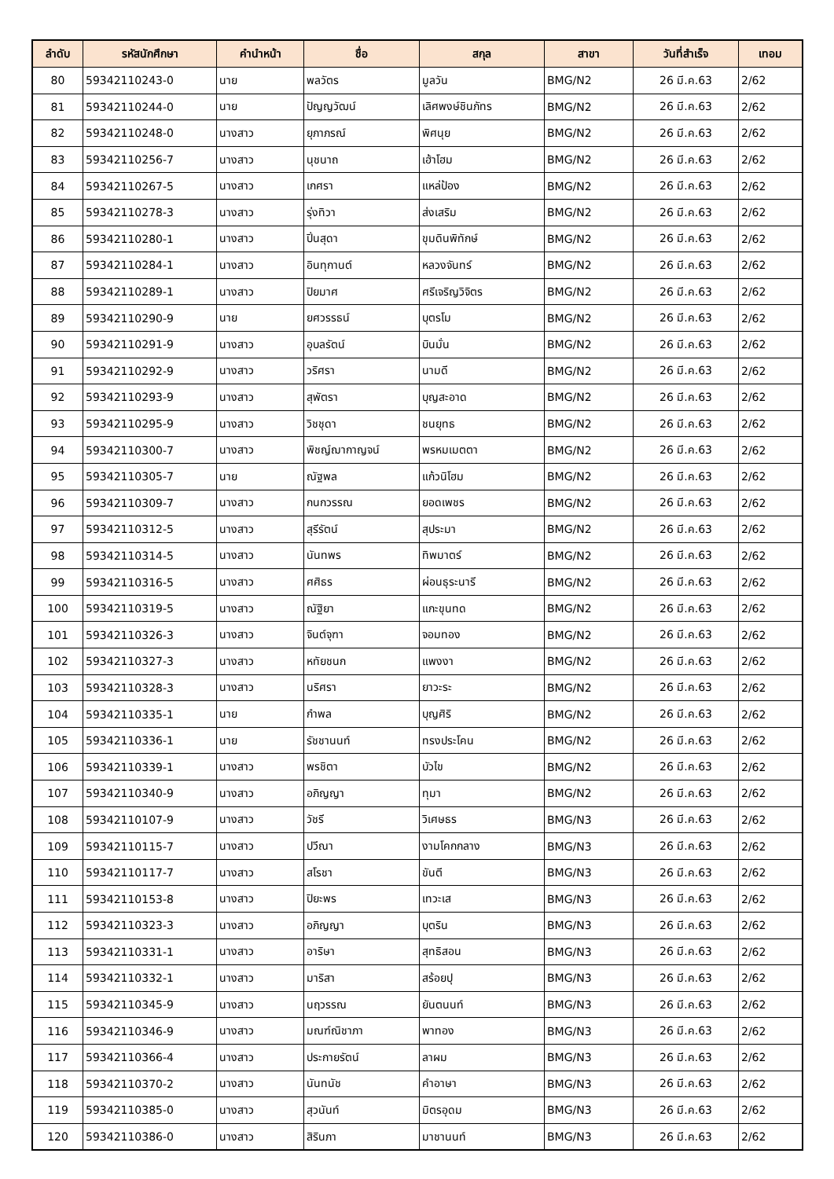| ลำดับ | รหัสนักศึกษา | คำนำหน้า | ชื่อ | สกุล | สาขา | วันที่สำเร็จ | เทอม |
| --- | --- | --- | --- | --- | --- | --- | --- |
| 80 | 59342110243-0 | นาย | พลวัตร | มูลวัน | BMG/N2 | 26 มี.ค.63 | 2/62 |
| 81 | 59342110244-0 | นาย | ปัญญวัฒน์ | เลิศพงษ์ชินภัทร | BMG/N2 | 26 มี.ค.63 | 2/62 |
| 82 | 59342110248-0 | นางสาว | ยุภาภรณ์ | พิศนุย | BMG/N2 | 26 มี.ค.63 | 2/62 |
| 83 | 59342110256-7 | นางสาว | นุชนาถ | เฮ้าโฮม | BMG/N2 | 26 มี.ค.63 | 2/62 |
| 84 | 59342110267-5 | นางสาว | เกศรา | แหล่ป้อง | BMG/N2 | 26 มี.ค.63 | 2/62 |
| 85 | 59342110278-3 | นางสาว | รุ่งทิวา | ส่งเสริม | BMG/N2 | 26 มี.ค.63 | 2/62 |
| 86 | 59342110280-1 | นางสาว | ปิ่นสุดา | ขุมดินพิทักษ์ | BMG/N2 | 26 มี.ค.63 | 2/62 |
| 87 | 59342110284-1 | นางสาว | อินทุกานต์ | หลวงจันทร์ | BMG/N2 | 26 มี.ค.63 | 2/62 |
| 88 | 59342110289-1 | นางสาว | ปิยมาศ | ศรีเจริญวิจิตร | BMG/N2 | 26 มี.ค.63 | 2/62 |
| 89 | 59342110290-9 | นาย | ยศวรรธน์ | บุตรโม | BMG/N2 | 26 มี.ค.63 | 2/62 |
| 90 | 59342110291-9 | นางสาว | อุบลรัตน์ | บินมั่น | BMG/N2 | 26 มี.ค.63 | 2/62 |
| 91 | 59342110292-9 | นางสาว | วริศรา | นามดี | BMG/N2 | 26 มี.ค.63 | 2/62 |
| 92 | 59342110293-9 | นางสาว | สุพัตรา | บุญสะอาด | BMG/N2 | 26 มี.ค.63 | 2/62 |
| 93 | 59342110295-9 | นางสาว | วิชชุดา | ชนยุทธ | BMG/N2 | 26 มี.ค.63 | 2/62 |
| 94 | 59342110300-7 | นางสาว | พิชญ์ฌากาญจน์ | พรหมเมตตา | BMG/N2 | 26 มี.ค.63 | 2/62 |
| 95 | 59342110305-7 | นาย | ณัฐพล | แก้วนิโฮม | BMG/N2 | 26 มี.ค.63 | 2/62 |
| 96 | 59342110309-7 | นางสาว | กนกวรรณ | ยอดเพชร | BMG/N2 | 26 มี.ค.63 | 2/62 |
| 97 | 59342110312-5 | นางสาว | สุรีรัตน์ | สุประมา | BMG/N2 | 26 มี.ค.63 | 2/62 |
| 98 | 59342110314-5 | นางสาว | นันทพร | ทิพมาตร์ | BMG/N2 | 26 มี.ค.63 | 2/62 |
| 99 | 59342110316-5 | นางสาว | ศศิธร | ผ่อนธุระนารี | BMG/N2 | 26 มี.ค.63 | 2/62 |
| 100 | 59342110319-5 | นางสาว | ณัฐิยา | แกะขุนทด | BMG/N2 | 26 มี.ค.63 | 2/62 |
| 101 | 59342110326-3 | นางสาว | จินต์จุฑา | จอมทอง | BMG/N2 | 26 มี.ค.63 | 2/62 |
| 102 | 59342110327-3 | นางสาว | หทัยชนก | แพงงา | BMG/N2 | 26 มี.ค.63 | 2/62 |
| 103 | 59342110328-3 | นางสาว | นริศรา | ยาวะระ | BMG/N2 | 26 มี.ค.63 | 2/62 |
| 104 | 59342110335-1 | นาย | กำพล | บุญศิริ | BMG/N2 | 26 มี.ค.63 | 2/62 |
| 105 | 59342110336-1 | นาย | รัชชานนท์ | ทรงประโคน | BMG/N2 | 26 มี.ค.63 | 2/62 |
| 106 | 59342110339-1 | นางสาว | พรชิตา | บัวไข | BMG/N2 | 26 มี.ค.63 | 2/62 |
| 107 | 59342110340-9 | นางสาว | อภิญญา | ทุมา | BMG/N2 | 26 มี.ค.63 | 2/62 |
| 108 | 59342110107-9 | นางสาว | วัชรี | วิเศษธร | BMG/N3 | 26 มี.ค.63 | 2/62 |
| 109 | 59342110115-7 | นางสาว | ปวีณา | งามโคกกลาง | BMG/N3 | 26 มี.ค.63 | 2/62 |
| 110 | 59342110117-7 | นางสาว | สโรชา | ขันตี | BMG/N3 | 26 มี.ค.63 | 2/62 |
| 111 | 59342110153-8 | นางสาว | ปิยะพร | เทวะเส | BMG/N3 | 26 มี.ค.63 | 2/62 |
| 112 | 59342110323-3 | นางสาว | อภิญญา | บุตริน | BMG/N3 | 26 มี.ค.63 | 2/62 |
| 113 | 59342110331-1 | นางสาว | อาริษา | สุทธิสอน | BMG/N3 | 26 มี.ค.63 | 2/62 |
| 114 | 59342110332-1 | นางสาว | มาริสา | สร้อยปุ | BMG/N3 | 26 มี.ค.63 | 2/62 |
| 115 | 59342110345-9 | นางสาว | นฤวรรณ | ยันตนนท์ | BMG/N3 | 26 มี.ค.63 | 2/62 |
| 116 | 59342110346-9 | นางสาว | มณฑ์ณิชาภา | พาทอง | BMG/N3 | 26 มี.ค.63 | 2/62 |
| 117 | 59342110366-4 | นางสาว | ประกายรัตน์ | ลาผม | BMG/N3 | 26 มี.ค.63 | 2/62 |
| 118 | 59342110370-2 | นางสาว | นันทนัช | คำอาษา | BMG/N3 | 26 มี.ค.63 | 2/62 |
| 119 | 59342110385-0 | นางสาว | สุวนันท์ | มิตรอุดม | BMG/N3 | 26 มี.ค.63 | 2/62 |
| 120 | 59342110386-0 | นางสาว | สิรินภา | มาชานนท์ | BMG/N3 | 26 มี.ค.63 | 2/62 |